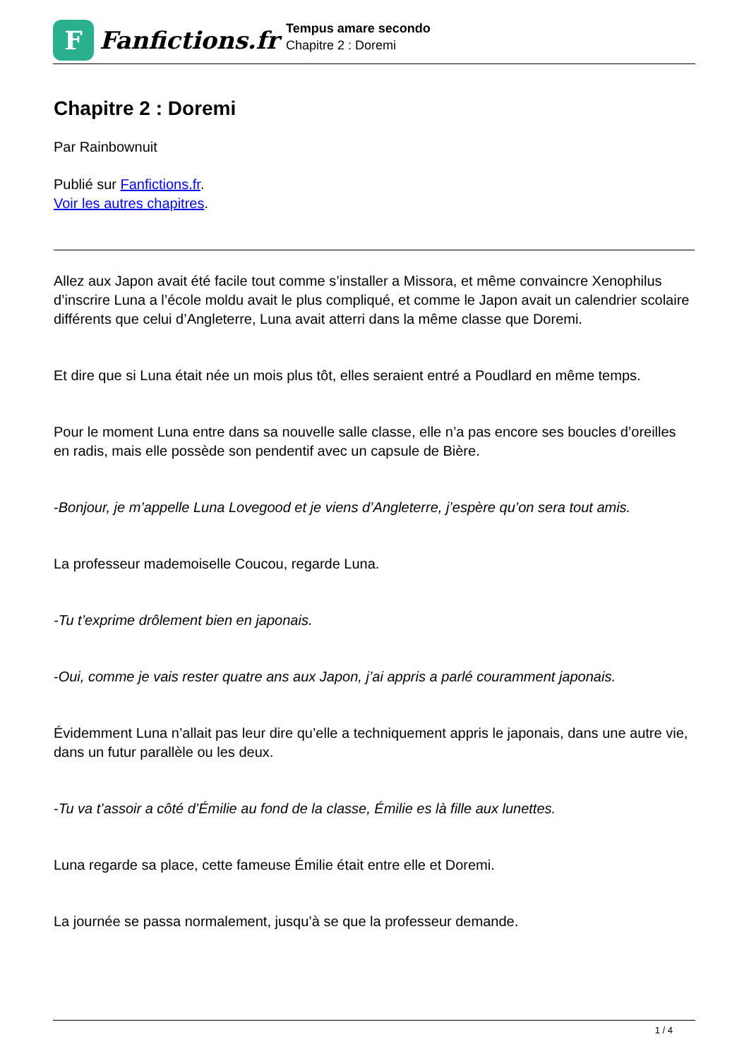F
Fanfictions.fr
Tempus amare secondo
Chapitre 2 : Doremi
Chapitre 2 : Doremi
Par Rainbownuit
Publié sur Fanfictions.fr.
Voir les autres chapitres.
Allez aux Japon avait été facile tout comme s’installer a Missora, et même convaincre Xenophilus d’inscrire Luna a l’école moldu avait le plus compliqué, et comme le Japon avait un calendrier scolaire différents que celui d’Angleterre, Luna avait atterri dans la même classe que Doremi.
Et dire que si Luna était née un mois plus tôt, elles seraient entré a Poudlard en même temps.
Pour le moment Luna entre dans sa nouvelle salle classe, elle n’a pas encore ses boucles d’oreilles en radis, mais elle possède son pendentif avec un capsule de Bière.
-Bonjour, je m’appelle Luna Lovegood et je viens d’Angleterre, j’espère qu’on sera tout amis.
La professeur mademoiselle Coucou, regarde Luna.
-Tu t’exprime drôlement bien en japonais.
-Oui, comme je vais rester quatre ans aux Japon, j’ai appris a parlé couramment japonais.
Évidemment Luna n’allait pas leur dire qu’elle a techniquement appris le japonais, dans une autre vie, dans un futur parallèle ou les deux.
-Tu va t’assoir a côté d’Émilie au fond de la classe, Émilie es là fille aux lunettes.
Luna regarde sa place, cette fameuse Émilie était entre elle et Doremi.
La journée se passa normalement, jusqu’à se que la professeur demande.
1 / 4